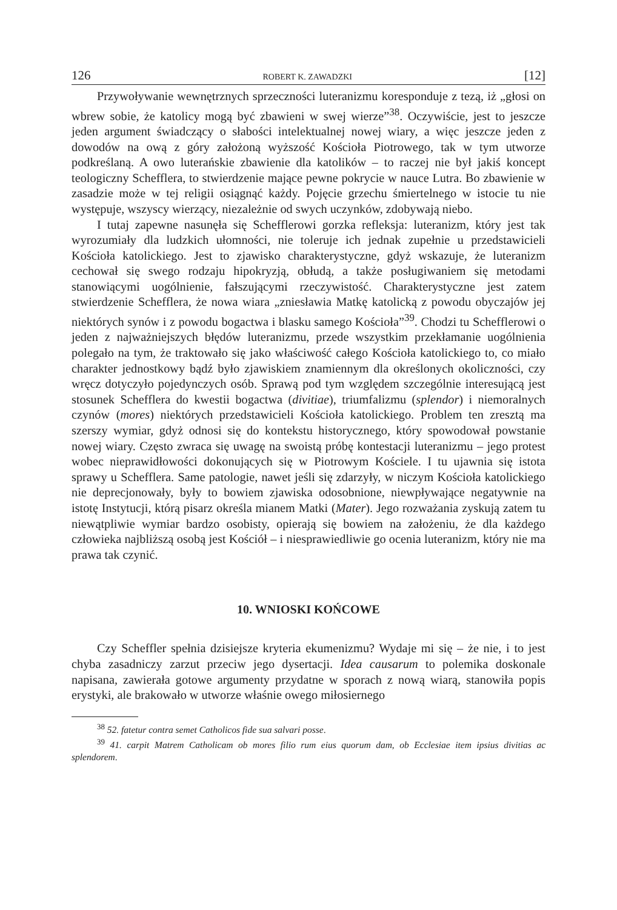126 ROBERT K. ZAWADZKI [12]
Przywoływanie wewnętrznych sprzeczności luteranizmu koresponduje z tezą, iż „głosi on wbrew sobie, że katolicy mogą być zbawieni w swej wierze”<sup>38</sup>. Oczywiście, jest to jeszcze jeden argument świadczący o słabości intelektualnej nowej wiary, a więc jeszcze jeden z dowodów na ową z góry założoną wyższość Kościoła Piotrowego, tak w tym utworze podkreślaną. A owo luterańskie zbawienie dla katolików – to raczej nie był jakiś koncept teologiczny Schefflera, to stwierdzenie mające pewne pokrycie w nauce Lutra. Bo zbawienie w zasadzie może w tej religii osiągnąć każdy. Pojęcie grzechu śmiertelnego w istocie tu nie występuje, wszyscy wierzący, niezależnie od swych uczynków, zdobywają niebo.
I tutaj zapewne nasunęła się Schefflerowi gorzka refleksja: luteranizm, który jest tak wyrozumiały dla ludzkich ułomności, nie toleruje ich jednak zupełnie u przedstawicieli Kościoła katolickiego. Jest to zjawisko charakterystyczne, gdyż wskazuje, że luteranizm cechował się swego rodzaju hipokryzją, obłudą, a także posługiwaniem się metodami stanowiącymi uogólnienie, fałszującymi rzeczywistość. Charakterystyczne jest zatem stwierdzenie Schefflera, że nowa wiara „zniesławia Matkę katolicką z powodu obyczajów jej niektórych synów i z powodu bogactwa i blasku samego Kościoła”<sup>39</sup>. Chodzi tu Schefflerowi o jeden z najważniejszych błędów luteranizmu, przede wszystkim przekłamanie uogólnienia polegało na tym, że traktowało się jako właściwość całego Kościoła katolickiego to, co miało charakter jednostkowy bądź było zjawiskiem znamiennym dla określonych okoliczności, czy wręcz dotyczyło pojedynczych osób. Sprawą pod tym względem szczególnie interesującą jest stosunek Schefflera do kwestii bogactwa (divitiae), triumfalizmu (splendor) i niemoralnych czynów (mores) niektórych przedstawicieli Kościoła katolickiego. Problem ten zresztą ma szerszy wymiar, gdyż odnosi się do kontekstu historycznego, który spowodował powstanie nowej wiary. Często zwraca się uwagę na swoistą próbę kontestacji luteranizmu – jego protest wobec nieprawidłowości dokonujących się w Piotrowym Kościele. I tu ujawnia się istota sprawy u Schefflera. Same patologie, nawet jeśli się zdarzyły, w niczym Kościoła katolickiego nie deprecjonowały, były to bowiem zjawiska odosobnione, niewpływające negatywnie na istotę Instytucji, którą pisarz określa mianem Matki (Mater). Jego rozważania zyskują zatem tu niewątpliwie wymiar bardzo osobisty, opierają się bowiem na założeniu, że dla każdego człowieka najbliższą osobą jest Kościół – i niesprawiedliwie go ocenia luteranizm, który nie ma prawa tak czynić.
10. WNIOSKI KOŃCOWE
Czy Scheffler spełnia dzisiejsze kryteria ekumenizmu? Wydaje mi się – że nie, i to jest chyba zasadniczy zarzut przeciw jego dysertacji. Idea causarum to polemika doskonale napisana, zawierała gotowe argumenty przydatne w sporach z nową wiarą, stanowiła popis erystyki, ale brakowało w utworze właśnie owego miłosiernego
<sup>38</sup> 52. fatetur contra semet Catholicos fide sua salvari posse.
<sup>39</sup> 41. carpit Matrem Catholicam ob mores filio rum eius quorum dam, ob Ecclesiae item ipsius divitias ac splendorem.